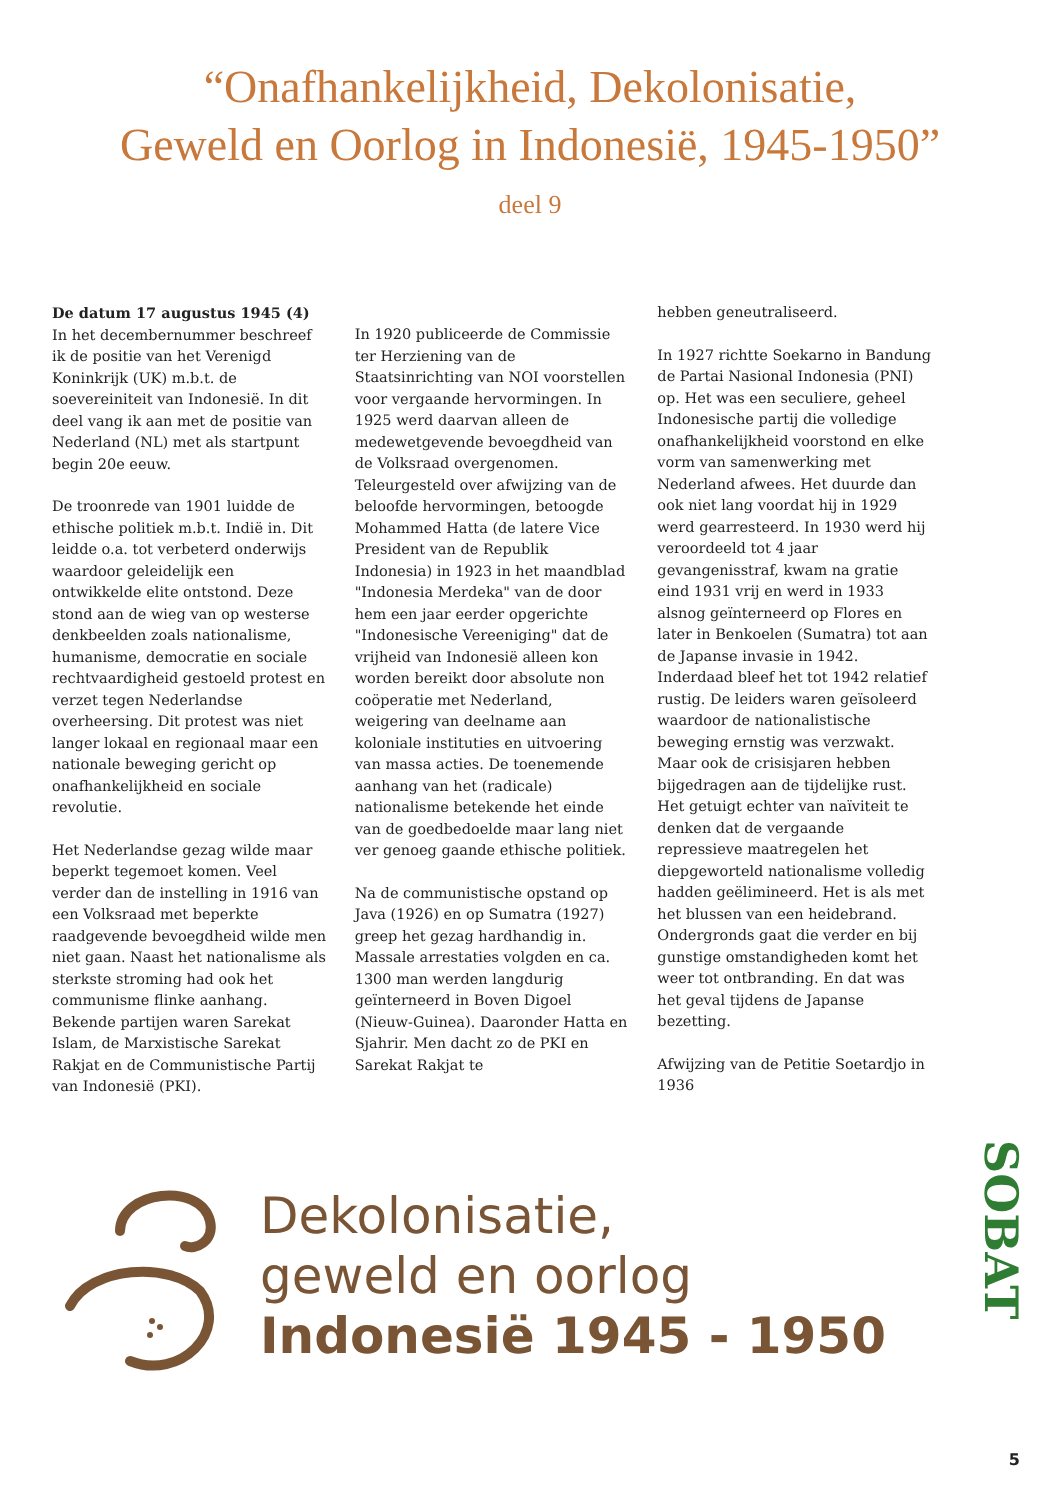“Onafhankelijkheid, Dekolonisatie,
Geweld en Oorlog in Indonesië, 1945-1950”
deel 9
De datum 17 augustus 1945 (4)
In het decembernummer beschreef ik de positie van het Verenigd Koninkrijk (UK) m.b.t. de soevereiniteit van Indonesië. In dit deel vang ik aan met de positie van Nederland (NL) met als startpunt begin 20e eeuw.
De troonrede van 1901 luidde de ethische politiek m.b.t. Indië in. Dit leidde o.a. tot verbeterd onderwijs waardoor geleidelijk een ontwikkelde elite ontstond. Deze stond aan de wieg van op westerse denkbeelden zoals nationalisme, humanisme, democratie en sociale rechtvaardigheid gestoeld protest en verzet tegen Nederlandse overheersing. Dit protest was niet langer lokaal en regionaal maar een nationale beweging gericht op onafhankelijkheid en sociale revolutie.
Het Nederlandse gezag wilde maar beperkt tegemoet komen. Veel verder dan de instelling in 1916 van een Volksraad met beperkte raadgevende bevoegdheid wilde men niet gaan. Naast het nationalisme als sterkste stroming had ook het communisme flinke aanhang. Bekende partijen waren Sarekat Islam, de Marxistische Sarekat Rakjat en de Communistische Partij van Indonesië (PKI).
In 1920 publiceerde de Commissie ter Herziening van de Staatsinrichting van NOI voorstellen voor vergaande hervormingen. In 1925 werd daarvan alleen de medewetgevende bevoegdheid van de Volksraad overgenomen. Teleurgesteld over afwijzing van de beloofde hervormingen, betoogde Mohammed Hatta (de latere Vice President van de Republik Indonesia) in 1923 in het maandblad "Indonesia Merdeka" van de door hem een jaar eerder opgerichte "Indonesische Vereeniging" dat de vrijheid van Indonesië alleen kon worden bereikt door absolute non coöperatie met Nederland, weigering van deelname aan koloniale instituties en uitvoering van massa acties. De toenemende aanhang van het (radicale) nationalisme betekende het einde van de goedbedoelde maar lang niet ver genoeg gaande ethische politiek.
Na de communistische opstand op Java (1926) en op Sumatra (1927) greep het gezag hardhandig in. Massale arrestaties volgden en ca. 1300 man werden langdurig geïnterneerd in Boven Digoel (Nieuw-Guinea). Daaronder Hatta en Sjahrir. Men dacht zo de PKI en Sarekat Rakjat te
hebben geneutraliseerd.
In 1927 richtte Soekarno in Bandung de Partai Nasional Indonesia (PNI) op. Het was een seculiere, geheel Indonesische partij die volledige onafhankelijkheid voorstond en elke vorm van samenwerking met Nederland afwees. Het duurde dan ook niet lang voordat hij in 1929 werd gearresteerd. In 1930 werd hij veroordeeld tot 4 jaar gevangenisstraf, kwam na gratie eind 1931 vrij en werd in 1933 alsnog geïnterneerd op Flores en later in Benkoelen (Sumatra) tot aan de Japanse invasie in 1942. Inderdaad bleef het tot 1942 relatief rustig. De leiders waren geïsoleerd waardoor de nationalistische beweging ernstig was verzwakt. Maar ook de crisisjaren hebben bijgedragen aan de tijdelijke rust. Het getuigt echter van naïviteit te denken dat de vergaande repressieve maatregelen het diepgeworteld nationalisme volledig hadden geëlimineerd. Het is als met het blussen van een heidebrand. Ondergronds gaat die verder en bij gunstige omstandigheden komt het weer tot ontbranding. En dat was het geval tijdens de Japanse bezetting.
Afwijzing van de Petitie Soetardjo in 1936
Dekolonisatie,
geweld en oorlog
Indonesië 1945 - 1950
SOBAT
5